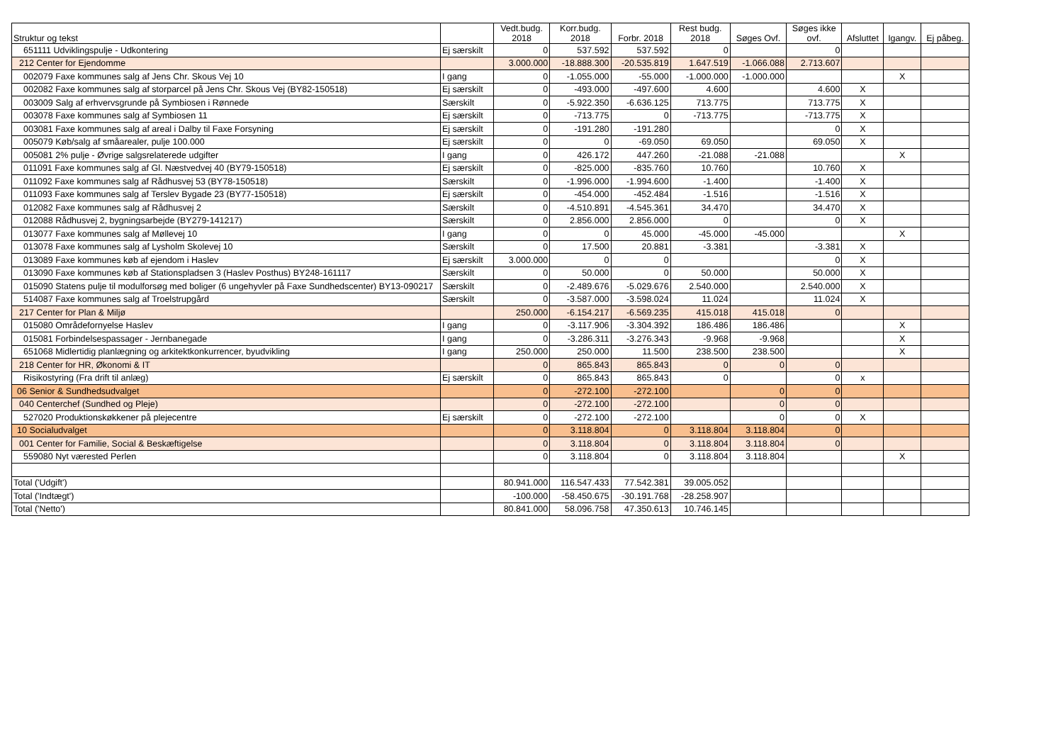| Struktur og tekst | | Vedt.budg. 2018 | Korr.budg. 2018 | Forbr. 2018 | Rest budg. 2018 | Søges Ovf. | Søges ikke ovf. | Afsluttet | Igangv. | Ej påbeg. |
| --- | --- | --- | --- | --- | --- | --- | --- | --- | --- | --- |
| 651111 Udviklingspulje - Udkontering | Ej særskilt | 0 | 537.592 | 537.592 | 0 | | 0 | | | |
| 212 Center for Ejendomme | | 3.000.000 | -18.888.300 | -20.535.819 | 1.647.519 | -1.066.088 | 2.713.607 | | | |
| 002079 Faxe kommunes salg af Jens Chr. Skous Vej 10 | I gang | 0 | -1.055.000 | -55.000 | -1.000.000 | -1.000.000 | | | X | |
| 002082 Faxe kommunes salg af storparcel på Jens Chr. Skous Vej (BY82-150518) | Ej særskilt | 0 | -493.000 | -497.600 | 4.600 | | 4.600 | X | | |
| 003009 Salg af erhvervsgrunde på Symbiosen i Rønnede | Særskilt | 0 | -5.922.350 | -6.636.125 | 713.775 | | 713.775 | X | | |
| 003078 Faxe kommunes salg af Symbiosen 11 | Ej særskilt | 0 | -713.775 | 0 | -713.775 | | -713.775 | X | | |
| 003081 Faxe kommunes salg af areal i Dalby til Faxe Forsyning | Ej særskilt | 0 | -191.280 | -191.280 | | | 0 | X | | |
| 005079 Køb/salg af småarealer, pulje 100.000 | Ej særskilt | 0 | 0 | -69.050 | 69.050 | | 69.050 | X | | |
| 005081 2% pulje - Øvrige salgsrelaterede udgifter | I gang | 0 | 426.172 | 447.260 | -21.088 | -21.088 | | | X | |
| 011091 Faxe kommunes salg af Gl. Næstvedvej 40 (BY79-150518) | Ej særskilt | 0 | -825.000 | -835.760 | 10.760 | | 10.760 | X | | |
| 011092 Faxe kommunes salg af Rådhusvej 53 (BY78-150518) | Særskilt | 0 | -1.996.000 | -1.994.600 | -1.400 | | -1.400 | X | | |
| 011093 Faxe kommunes salg af Terslev Bygade 23 (BY77-150518) | Ej særskilt | 0 | -454.000 | -452.484 | -1.516 | | -1.516 | X | | |
| 012082 Faxe kommunes salg af Rådhusvej 2 | Særskilt | 0 | -4.510.891 | -4.545.361 | 34.470 | | 34.470 | X | | |
| 012088 Rådhusvej 2, bygningsarbejde (BY279-141217) | Særskilt | 0 | 2.856.000 | 2.856.000 | 0 | | 0 | X | | |
| 013077 Faxe kommunes salg af Møllevej 10 | I gang | 0 | 0 | 45.000 | -45.000 | -45.000 | | | X | |
| 013078 Faxe kommunes salg af Lysholm Skolevej 10 | Særskilt | 0 | 17.500 | 20.881 | -3.381 | | -3.381 | X | | |
| 013089 Faxe kommunes køb af ejendom i Haslev | Ej særskilt | 3.000.000 | 0 | 0 | | | 0 | X | | |
| 013090 Faxe kommunes køb af Stationspladsen 3 (Haslev Posthus) BY248-161117 | Særskilt | 0 | 50.000 | 0 | 50.000 | | 50.000 | X | | |
| 015090 Statens pulje til modulforsøg med boliger (6 ungehyvler på Faxe Sundhedscenter) BY13-090217 | Særskilt | 0 | -2.489.676 | -5.029.676 | 2.540.000 | | 2.540.000 | X | | |
| 514087 Faxe kommunes salg af Troelstrupgård | Særskilt | 0 | -3.587.000 | -3.598.024 | 11.024 | | 11.024 | X | | |
| 217 Center for Plan & Miljø | | 250.000 | -6.154.217 | -6.569.235 | 415.018 | 415.018 | 0 | | | |
| 015080 Områdefornyelse Haslev | I gang | 0 | -3.117.906 | -3.304.392 | 186.486 | 186.486 | | | X | |
| 015081 Forbindelsespassager - Jernbanegade | I gang | 0 | -3.286.311 | -3.276.343 | -9.968 | -9.968 | | | X | |
| 651068 Midlertidig planlægning og arkitektkonkurrencer, byudvikling | I gang | 250.000 | 250.000 | 11.500 | 238.500 | 238.500 | | | X | |
| 218 Center for HR, Økonomi & IT | | 0 | 865.843 | 865.843 | 0 | 0 | 0 | | | |
| Risikostyring (Fra drift til anlæg) | Ej særskilt | 0 | 865.843 | 865.843 | 0 | | 0 | x | | |
| 06 Senior & Sundhedsudvalget | | 0 | -272.100 | -272.100 | | 0 | 0 | | | |
| 040 Centerchef (Sundhed og Pleje) | | 0 | -272.100 | -272.100 | | 0 | 0 | | | |
| 527020 Produktionskøkkener på plejecentre | Ej særskilt | 0 | -272.100 | -272.100 | | 0 | 0 | X | | |
| 10 Socialudvalget | | 0 | 3.118.804 | 0 | 3.118.804 | 3.118.804 | 0 | | | |
| 001 Center for Familie, Social & Beskæftigelse | | 0 | 3.118.804 | 0 | 3.118.804 | 3.118.804 | 0 | | | |
| 559080 Nyt værested Perlen | | 0 | 3.118.804 | 0 | 3.118.804 | 3.118.804 | | | X | |
| Total ('Udgift') | | 80.941.000 | 116.547.433 | 77.542.381 | 39.005.052 | | | | | |
| Total ('Indtægt') | | -100.000 | -58.450.675 | -30.191.768 | -28.258.907 | | | | | |
| Total ('Netto') | | 80.841.000 | 58.096.758 | 47.350.613 | 10.746.145 | | | | | |